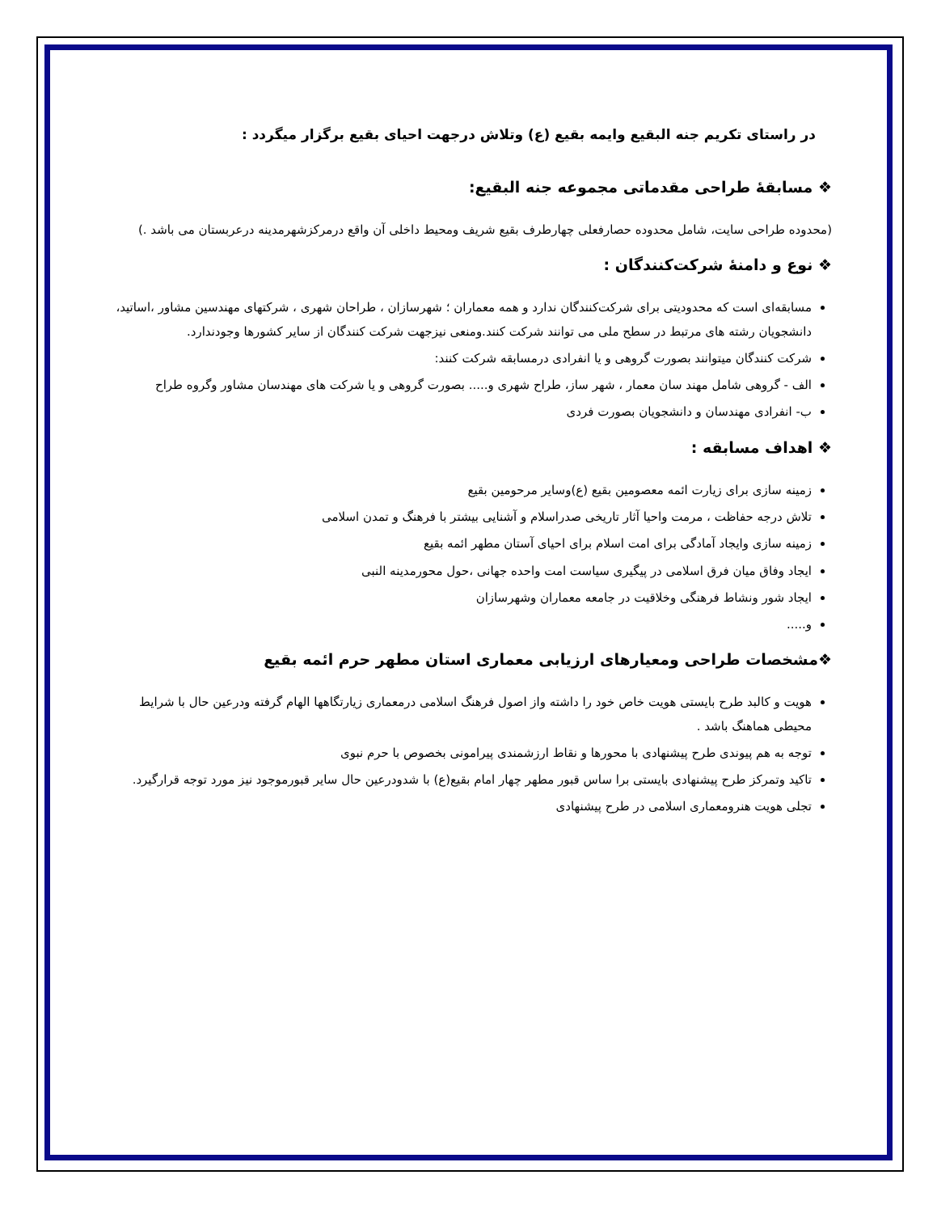در راستای تکریم جنه البقیع وایمه بقیع (ع) وتلاش درجهت احیای بقیع برگزار میگردد :
❖ مسابقهٔ طراحی مقدماتی مجموعه جنه البقیع:
(محدوده طراحی سایت، شامل محدوده حصارفعلی چهارطرف بقیع شریف ومحیط داخلی آن واقع درمرکزشهرمدینه درعربستان می باشد .)
❖ نوع و دامنهٔ شرکت‌کنندگان :
مسابقه‌ای است که محدودیتی برای شرکت‌کنندگان ندارد و همه معماران ؛ شهرسازان ، طراحان شهری ، شرکتهای مهندسین مشاور ،اساتید، دانشجویان رشته های مرتبط در سطح ملی می توانند شرکت کنند.ومنعی نیزجهت شرکت کنندگان از سایر کشورها وجودندارد.
شرکت کنندگان میتوانند بصورت گروهی و یا انفرادی درمسابقه شرکت کنند:
الف - گروهی شامل مهند سان معمار ، شهر ساز، طراح شهری و..... بصورت گروهی و یا شرکت های مهندسان مشاور وگروه طراح
ب- انفرادی مهندسان و دانشجویان بصورت فردی
❖ اهداف مسابقه :
زمینه سازی برای زیارت ائمه معصومین بقیع (ع)وسایر مرحومین بقیع
تلاش درجه حفاظت ، مرمت واحیا آثار تاریخی صدراسلام و آشنایی بیشتر با فرهنگ و تمدن اسلامی
زمینه سازی وایجاد آمادگی برای امت اسلام برای احیای آستان مطهر ائمه بقیع
ایجاد وفاق میان فرق اسلامی در پیگیری سیاست امت واحده جهانی ،حول محورمدینه النبی
ایجاد شور ونشاط فرهنگی وخلاقیت در جامعه معماران وشهرسازان
و.....
❖مشخصات طراحی ومعیارهای ارزیابی معماری استان مطهر حرم ائمه بقیع
هویت و کالبد طرح بایستی هویت خاص خود را داشته واز اصول فرهنگ اسلامی درمعماری زیارتگاهها الهام گرفته ودرعین حال با شرایط محیطی هماهنگ باشد .
توجه به هم پیوندی طرح پیشنهادی با محورها و نقاط ارزشمندی پیرامونی بخصوص با حرم نبوی
تاکید وتمرکز طرح پیشنهادی بایستی برا ساس قبور مطهر چهار امام بقیع(ع) با شدودرعین حال سایر قبورموجود نیز مورد توجه قرارگیرد.
تجلی هویت هنرومعماری اسلامی در طرح پیشنهادی